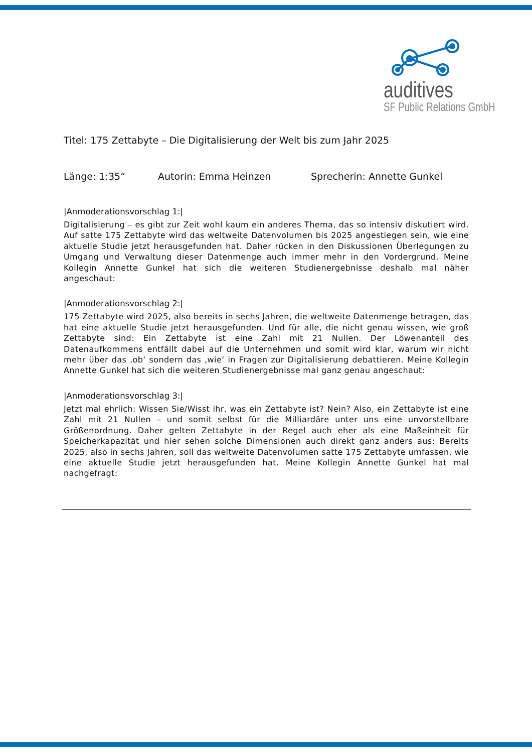auditives
SF Public Relations GmbH
Titel: 175 Zettabyte – Die Digitalisierung der Welt bis zum Jahr 2025
Länge: 1:35“Autorin: Emma Heinzen Sprecherin: Annette Gunkel
|Anmoderationsvorschlag 1:|
Digitalisierung – es gibt zur Zeit wohl kaum ein anderes Thema, das so intensiv diskutiert wird. Auf satte 175 Zettabyte wird das weltweite Datenvolumen bis 2025 angestiegen sein, wie eine aktuelle Studie jetzt herausgefunden hat. Daher rücken in den Diskussionen Überlegungen zu Umgang und Verwaltung dieser Datenmenge auch immer mehr in den Vordergrund. Meine Kollegin Annette Gunkel hat sich die weiteren Studienergebnisse deshalb mal näher angeschaut:
|Anmoderationsvorschlag 2:|
175 Zettabyte wird 2025, also bereits in sechs Jahren, die weltweite Datenmenge betragen, das hat eine aktuelle Studie jetzt herausgefunden. Und für alle, die nicht genau wissen, wie groß Zettabyte sind: Ein Zettabyte ist eine Zahl mit 21 Nullen. Der Löwenanteil des Datenaufkommens entfällt dabei auf die Unternehmen und somit wird klar, warum wir nicht mehr über das ‚ob‘ sondern das ‚wie‘ in Fragen zur Digitalisierung debattieren. Meine Kollegin Annette Gunkel hat sich die weiteren Studienergebnisse mal ganz genau angeschaut:
|Anmoderationsvorschlag 3:|
Jetzt mal ehrlich: Wissen Sie/Wisst ihr, was ein Zettabyte ist? Nein? Also, ein Zettabyte ist eine Zahl mit 21 Nullen – und somit selbst für die Milliardäre unter uns eine unvorstellbare Größenordnung. Daher gelten Zettabyte in der Regel auch eher als eine Maßeinheit für Speicherkapazität und hier sehen solche Dimensionen auch direkt ganz anders aus: Bereits 2025, also in sechs Jahren, soll das weltweite Datenvolumen satte 175 Zettabyte umfassen, wie eine aktuelle Studie jetzt herausgefunden hat. Meine Kollegin Annette Gunkel hat mal nachgefragt: